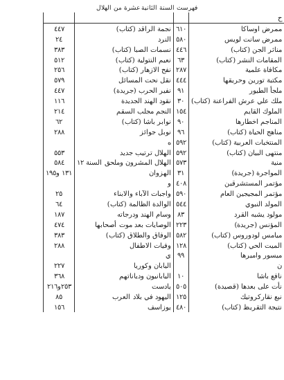فهرست السنة الثانية عشرة من الهلال
| ح | | | |
| --- | --- | --- | --- |
| ممرض اوساكا | ٦١٠ | نجمة الراقد (كتاب) | ٤٤٧ |
| ممرض سانت لويس | ٥٨٠ | النرد | ٢٤ |
| مناثر الجن (كتاب) | ٤٤٦ | نسمات الصبا (كتاب) | ٣٨٣ |
| المقامات النشر (كتاب) | ٦٣ | نعيم النتولية (كتاب) | ٥١٢ |
| مكافاة علمية | ٢٨٧ | نفح الازهار (كتاب) | ٢٥٦ |
| مكتبة تورين وحريقها | ٤٤٤ | نقل نحت المسائل | ٥٧٩ |
| ملجأ الطيور | ٩١ | نفير الحرب (جريدة) | ٤٤٧ |
| ملك علي عرش الفراعنة (كتاب) | ٣٠ | نقود الهند الجديدة | ١١٦ |
| الملوك القايم | ١٥٤ | النجم مجلب السقم | ٢١٤ |
| المناجم اخطارها | ٩٠ | نوابر باشا (كتاب) | ٦٢ |
| مناهج الحياة (كتاب) | ٩٦ | نوبل جوائز | ٢٨٨ |
| المنتخبات العربية (كتاب) | ٥٩٢ | ه | |
| منتهى البيان (كتاب) | ٥٩٢ | الهلال ترتيب جديد | ٥٥٣ |
| منية | ٥٧٣ | الهلال المشرون وملحق السنة ١٢ | ٥٨٤ |
| المواجرة (جريدة) | ٣١ | الهزوان | ١٣١ و١٩٥ |
| مؤتمر المستشرقين | ٤٠٨ | و | |
| مؤتمر المجيجين العام | ٥٩٠ | واجبات الآباء والابناء | ٢٥ |
| المولد النبوي | ٥٤٤ | الوالدة الظالمة (كتاب) | ٦٤ |
| مولود يشبه القرد | ٨٣ | وسام الهند ودرجاته | ١٨٧ |
| المؤنس (جريدة) | ٢٢٣ | الوصايات بعد موت أصحابها | ٤٧٤ |
| ميامس لودوروس (كتاب) | ٥٨٢ | الوفاق والطلاق (كتاب) | ٣٨٣ |
| الميت الحي (كتاب) | ١٢٨ | وفيات الاطفال | ٢٨٨ |
| ميسور واميرها | ٩٩ | ي | |
| ن | | اليابان وكوريا | ٢٢٧ |
| نافع باشا | ١٠ | اليابانيون ودياناتهم | ٣٦٨ |
| نأت على بعدها (قصيدة) | ٥٠٥ | يادست | ٢٥٣و٢١٦ |
| نبع نقاركروتيك | ١٢٥ | اليهود في بلاد العرب | ٨٥ |
| نتيجة التقريظ (كتاب) | ٤٨٠ | يوزاسف | ١٥٦ |